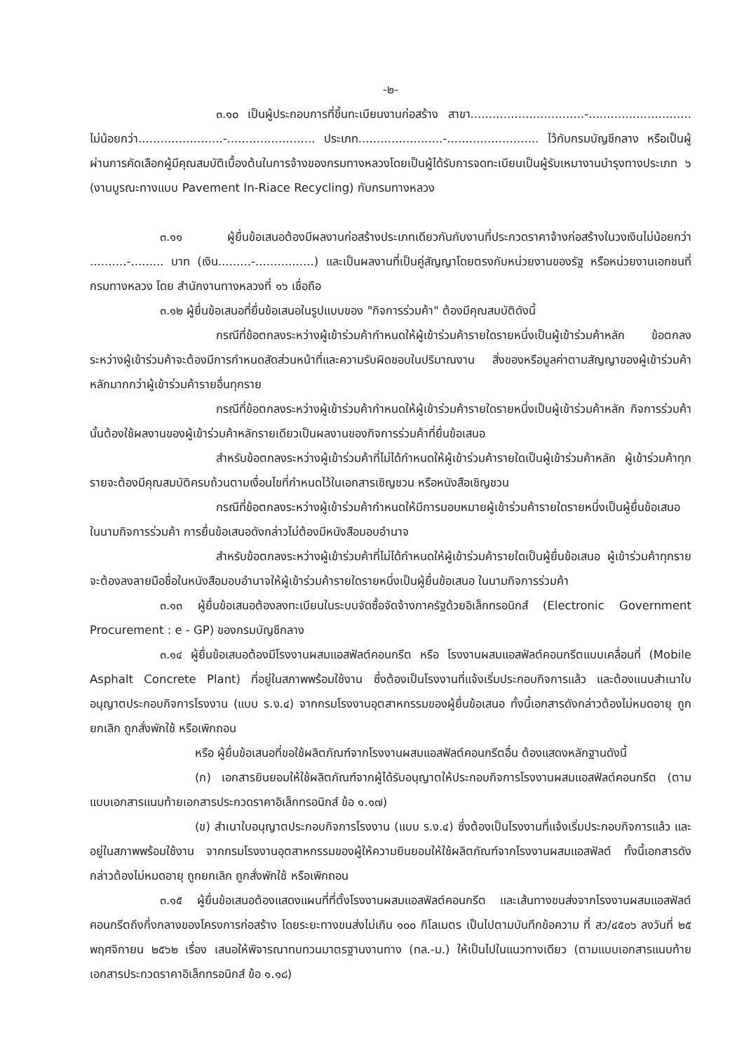-๒-
๓.๑๐ เป็นผู้ประกอบการที่ขึ้นทะเบียนงานก่อสร้าง สาขา...............................-............................ ไม่น้อยกว่า.......................-........................ ประเภท.......................-......................... ไว้กับกรมบัญชีกลาง หรือเป็นผู้ผ่านการคัดเลือกผู้มีคุณสมบัติเบื้องต้นในการจ้างของกรมทางหลวงโดยเป็นผู้ได้รับการจดทะเบียนเป็นผู้รับเหมางานบำรุงทางประเภท ๖ (งานบูรณะทางแบบ Pavement In-Riace Recycling) กับกรมทางหลวง
๓.๑๑ ผู้ยื่นข้อเสนอต้องมีผลงานก่อสร้างประเภทเดียวกันกับงานที่ประกวดราคาจ้างก่อสร้างในวงเงินไม่น้อยกว่า ..........-......... บาท (เงิน.........-................) และเป็นผลงานที่เป็นคู่สัญญาโดยตรงกับหน่วยงานของรัฐ หรือหน่วยงานเอกชนที่กรมทางหลวง โดย สำนักงานทางหลวงที่ ๑๖ เชื่อถือ
๓.๑๒ ผู้ยื่นข้อเสนอที่ยื่นข้อเสนอในรูปแบบของ "กิจการร่วมค้า" ต้องมีคุณสมบัติดังนี้
กรณีที่ข้อตกลงระหว่างผู้เข้าร่วมค้ากำหนดให้ผู้เข้าร่วมค้ารายใดรายหนึ่งเป็นผู้เข้าร่วมค้าหลัก ข้อตกลงระหว่างผู้เข้าร่วมค้าจะต้องมีการกำหนดสัดส่วนหน้าที่และความรับผิดชอบในปริมาณงาน สิ่งของหรือมูลค่าตามสัญญาของผู้เข้าร่วมค้าหลักมากกว่าผู้เข้าร่วมค้ารายอื่นทุกราย
กรณีที่ข้อตกลงระหว่างผู้เข้าร่วมค้ากำหนดให้ผู้เข้าร่วมค้ารายใดรายหนึ่งเป็นผู้เข้าร่วมค้าหลัก กิจการร่วมค้านั้นต้องใช้ผลงานของผู้เข้าร่วมค้าหลักรายเดียวเป็นผลงานของกิจการร่วมค้าที่ยื่นข้อเสนอ
สำหรับข้อตกลงระหว่างผู้เข้าร่วมค้าที่ไม่ได้กำหนดให้ผู้เข้าร่วมค้ารายใดเป็นผู้เข้าร่วมค้าหลัก ผู้เข้าร่วมค้าทุกรายจะต้องมีคุณสมบัติครบถ้วนตามเงื่อนไขที่กำหนดไว้ในเอกสารเชิญชวน หรือหนังสือเชิญชวน
กรณีที่ข้อตกลงระหว่างผู้เข้าร่วมค้ากำหนดให้มีการมอบหมายผู้เข้าร่วมค้ารายใดรายหนึ่งเป็นผู้ยื่นข้อเสนอ ในนามกิจการร่วมค้า การยื่นข้อเสนอดังกล่าวไม่ต้องมีหนังสือมอบอำนาจ
สำหรับข้อตกลงระหว่างผู้เข้าร่วมค้าที่ไม่ได้กำหนดให้ผู้เข้าร่วมค้ารายใดเป็นผู้ยื่นข้อเสนอ ผู้เข้าร่วมค้าทุกรายจะต้องลงลายมือชื่อในหนังสือมอบอำนาจให้ผู้เข้าร่วมค้ารายใดรายหนึ่งเป็นผู้ยื่นข้อเสนอ ในนามกิจการร่วมค้า
๓.๑๓ ผู้ยื่นข้อเสนอต้องลงทะเบียนในระบบจัดซื้อจัดจ้างภาครัฐด้วยอิเล็กทรอนิกส์ (Electronic Government Procurement : e - GP) ของกรมบัญชีกลาง
๓.๑๔ ผู้ยื่นข้อเสนอต้องมีโรงงานผสมแอสฟัลต์คอนกรีต หรือ โรงงานผสมแอสฟัลต์คอนกรีตแบบเคลื่อนที่ (Mobile Asphalt Concrete Plant) ที่อยู่ในสภาพพร้อมใช้งาน ซึ่งต้องเป็นโรงงานที่แจ้งเริ่มประกอบกิจการแล้ว และต้องแนบสำเนาใบอนุญาตประกอบกิจการโรงงาน (แบบ ร.ง.๔) จากกรมโรงงานอุตสาหกรรมของผู้ยื่นข้อเสนอ ทั้งนี้เอกสารดังกล่าวต้องไม่หมดอายุ ถูกยกเลิก ถูกสั่งพักใช้ หรือเพิกถอน
หรือ ผู้ยื่นข้อเสนอที่ขอใช้ผลิตภัณฑ์จากโรงงานผสมแอสฟัลต์คอนกรีตอื่น ต้องแสดงหลักฐานดังนี้
(ก) เอกสารยินยอมให้ใช้ผลิตภัณฑ์จากผู้ได้รับอนุญาตให้ประกอบกิจการโรงงานผสมแอสฟัลต์คอนกรีต (ตามแบบเอกสารแนบท้ายเอกสารประกวดราคาอิเล็กทรอนิกส์ ข้อ ๑.๑๗)
(ข) สำเนาใบอนุญาตประกอบกิจการโรงงาน (แบบ ร.ง.๔) ซึ่งต้องเป็นโรงงานที่แจ้งเริ่มประกอบกิจการแล้ว และอยู่ในสภาพพร้อมใช้งาน จากกรมโรงงานอุตสาหกรรมของผู้ให้ความยินยอมให้ใช้ผลิตภัณฑ์จากโรงงานผสมแอสฟัลต์ ทั้งนี้เอกสารดังกล่าวต้องไม่หมดอายุ ถูกยกเลิก ถูกสั่งพักใช้ หรือเพิกถอน
๓.๑๕ ผู้ยื่นข้อเสนอต้องแสดงแผนที่ที่ตั้งโรงงานผสมแอสฟัลต์คอนกรีต และเส้นทางขนส่งจากโรงงานผสมแอสฟัลต์คอนกรีตถึงกึ่งกลางของโครงการก่อสร้าง โดยระยะทางขนส่งไม่เกิน ๑๐๐ กิโลเมตร เป็นไปตามบันทึกข้อความ ที่ สว/๔๕๐๖ ลงวันที่ ๒๕ พฤศจิกายน ๒๕๖๒ เรื่อง เสนอให้พิจารณาทบทวนมาตรฐานงานทาง (ทล.-ม.) ให้เป็นไปในแนวทางเดียว (ตามแบบเอกสารแนบท้ายเอกสารประกวดราคาอิเล็กทรอนิกส์ ข้อ ๑.๑๘)